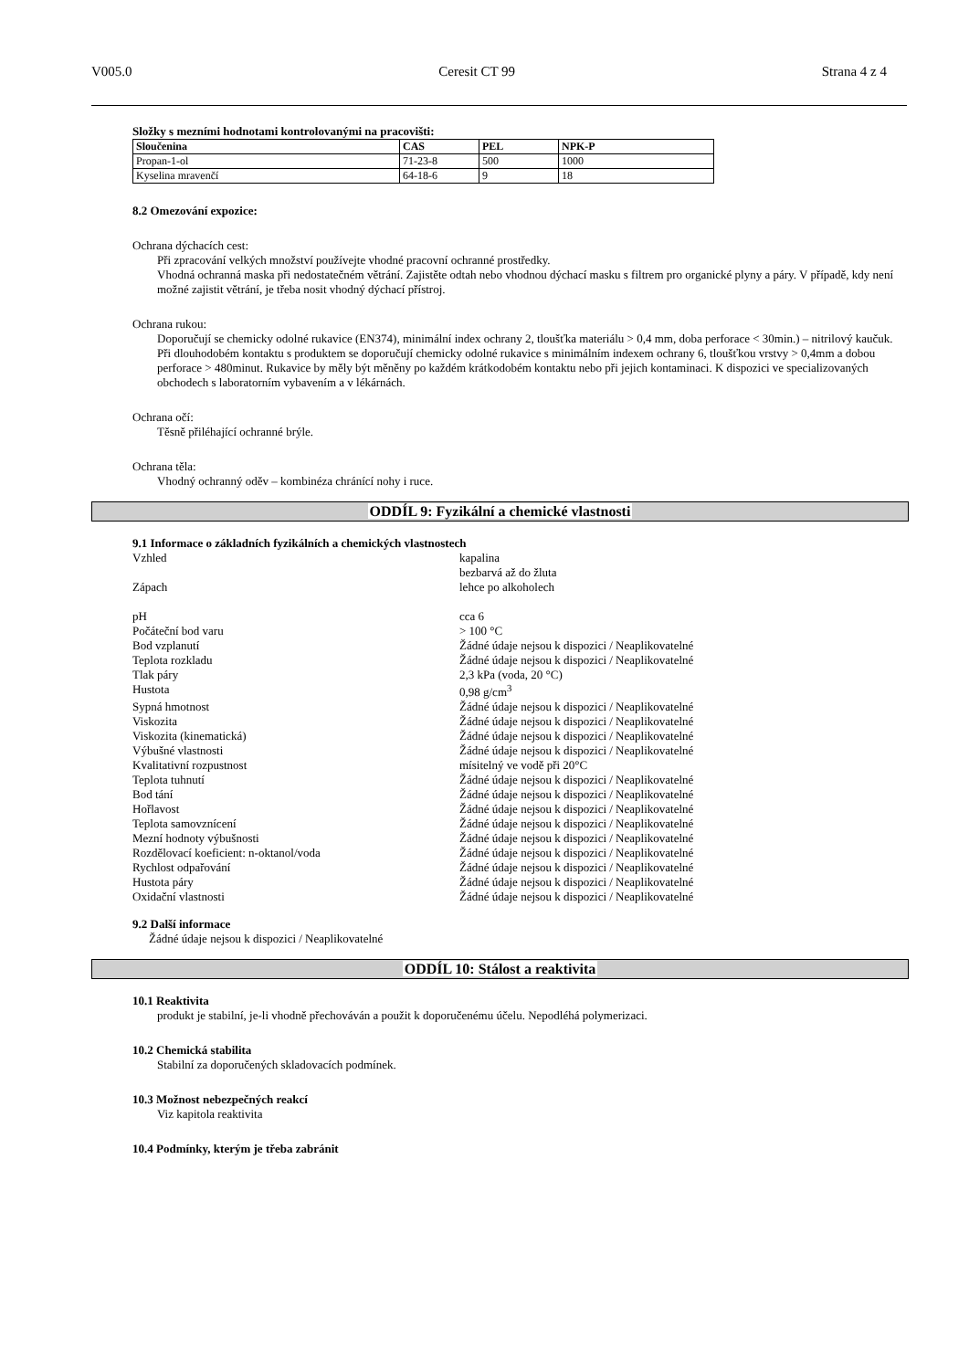V005.0 Ceresit CT 99 Strana 4 z 4
Složky s mezními hodnotami kontrolovanými na pracovišti:
| Sloučenina | CAS | PEL | NPK-P |
| --- | --- | --- | --- |
| Propan-1-ol | 71-23-8 | 500 | 1000 |
| Kyselina mravenčí | 64-18-6 | 9 | 18 |
8.2 Omezování expozice:
Ochrana dýchacích cest:
Při zpracování velkých množství používejte vhodné pracovní ochranné prostředky.
Vhodná ochranná maska při nedostatečném větrání. Zajistěte odtah nebo vhodnou dýchací masku s filtrem pro organické plyny a páry. V případě, kdy není možné zajistit větrání, je třeba nosit vhodný dýchací přístroj.
Ochrana rukou:
Doporučují se chemicky odolné rukavice (EN374), minimální index ochrany 2, tloušťka materiálu > 0,4 mm, doba perforace < 30min.) – nitrilový kaučuk. Při dlouhodobém kontaktu s produktem se doporučují chemicky odolné rukavice s minimálním indexem ochrany 6, tloušťkou vrstvy > 0,4mm a dobou perforace > 480minut. Rukavice by měly být měněny po každém krátkodobém kontaktu nebo při jejich kontaminaci. K dispozici ve specializovaných obchodech s laboratorním vybavením a v lékárnách.
Ochrana očí:
Těsně přiléhající ochranné brýle.
Ochrana těla:
Vhodný ochranný oděv – kombinéza chránící nohy i ruce.
ODDÍL 9: Fyzikální a chemické vlastnosti
9.1 Informace o základních fyzikálních a chemických vlastnostech
| Vzhled | kapalina bezbarvá až do žluta |
| Zápach | lehce po alkoholech |
| pH | cca 6 |
| Počáteční bod varu | > 100 °C |
| Bod vzplanutí | Žádné údaje nejsou k dispozici / Neaplikovatelné |
| Teplota rozkladu | Žádné údaje nejsou k dispozici / Neaplikovatelné |
| Tlak páry | 2,3 kPa (voda, 20 °C) |
| Hustota | 0,98 g/cm<sup>3</sup> |
| Sypná hmotnost | Žádné údaje nejsou k dispozici / Neaplikovatelné |
| Viskozita | Žádné údaje nejsou k dispozici / Neaplikovatelné |
| Viskozita (kinematická) | Žádné údaje nejsou k dispozici / Neaplikovatelné |
| Výbušné vlastnosti | Žádné údaje nejsou k dispozici / Neaplikovatelné |
| Kvalitativní rozpustnost | mísitelný ve vodě při 20°C |
| Teplota tuhnutí | Žádné údaje nejsou k dispozici / Neaplikovatelné |
| Bod tání | Žádné údaje nejsou k dispozici / Neaplikovatelné |
| Hořlavost | Žádné údaje nejsou k dispozici / Neaplikovatelné |
| Teplota samovznícení | Žádné údaje nejsou k dispozici / Neaplikovatelné |
| Mezní hodnoty výbušnosti | Žádné údaje nejsou k dispozici / Neaplikovatelné |
| Rozdělovací koeficient: n-oktanol/voda | Žádné údaje nejsou k dispozici / Neaplikovatelné |
| Rychlost odpařování | Žádné údaje nejsou k dispozici / Neaplikovatelné |
| Hustota páry | Žádné údaje nejsou k dispozici / Neaplikovatelné |
| Oxidační vlastnosti | Žádné údaje nejsou k dispozici / Neaplikovatelné |
9.2 Další informace
Žádné údaje nejsou k dispozici / Neaplikovatelné
ODDÍL 10: Stálost a reaktivita
10.1 Reaktivita
produkt je stabilní, je-li vhodně přechováván a použit k doporučenému účelu. Nepodléhá polymerizaci.
10.2 Chemická stabilita
Stabilní za doporučených skladovacích podmínek.
10.3 Možnost nebezpečných reakcí
Viz kapitola reaktivita
10.4 Podmínky, kterým je třeba zabránit